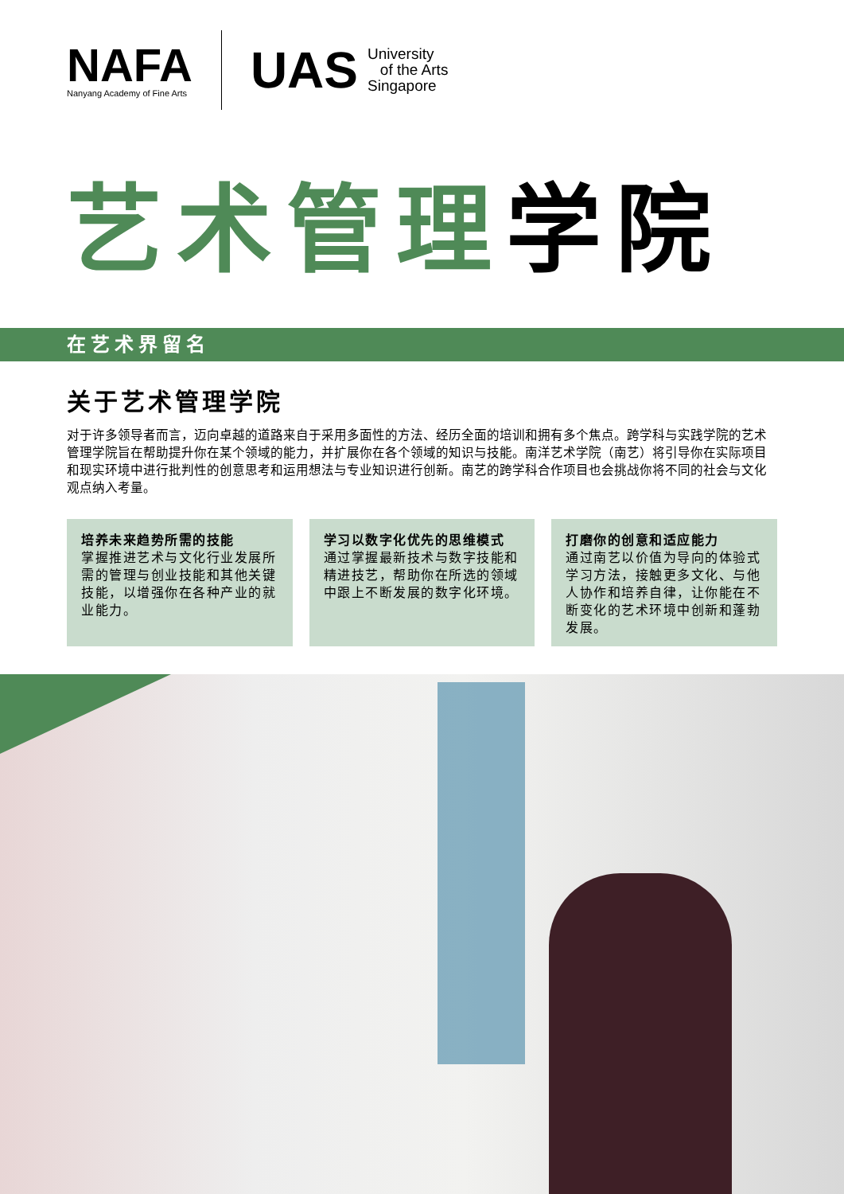NAFA
Nanyang Academy of Fine Arts
UAS
University
of the Arts
Singapore
艺术管理学院
在艺术界留名
关于艺术管理学院
对于许多领导者而言，迈向卓越的道路来自于采用多面性的方法、经历全面的培训和拥有多个焦点。跨学科与实践学院的艺术管理学院旨在帮助提升你在某个领域的能力，并扩展你在各个领域的知识与技能。南洋艺术学院（南艺）将引导你在实际项目和现实环境中进行批判性的创意思考和运用想法与专业知识进行创新。南艺的跨学科合作项目也会挑战你将不同的社会与文化观点纳入考量。
培养未来趋势所需的技能
掌握推进艺术与文化行业发展所需的管理与创业技能和其他关键技能，以增强你在各种产业的就业能力。
学习以数字化优先的思维模式
通过掌握最新技术与数字技能和精进技艺，帮助你在所选的领域中跟上不断发展的数字化环境。
打磨你的创意和适应能力
通过南艺以价值为导向的体验式学习方法，接触更多文化、与他人协作和培养自律，让你能在不断变化的艺术环境中创新和蓬勃发展。